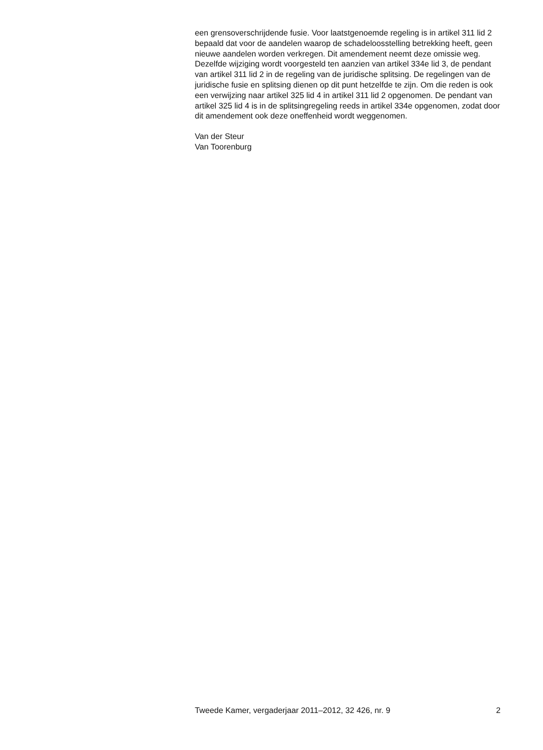een grensoverschrijdende fusie. Voor laatstgenoemde regeling is in artikel 311 lid 2 bepaald dat voor de aandelen waarop de schadeloosstelling betrekking heeft, geen nieuwe aandelen worden verkregen. Dit amendement neemt deze omissie weg. Dezelfde wijziging wordt voorgesteld ten aanzien van artikel 334e lid 3, de pendant van artikel 311 lid 2 in de regeling van de juridische splitsing. De regelingen van de juridische fusie en splitsing dienen op dit punt hetzelfde te zijn. Om die reden is ook een verwijzing naar artikel 325 lid 4 in artikel 311 lid 2 opgenomen. De pendant van artikel 325 lid 4 is in de splitsingregeling reeds in artikel 334e opgenomen, zodat door dit amendement ook deze oneffenheid wordt weggenomen.
Van der Steur
Van Toorenburg
Tweede Kamer, vergaderjaar 2011–2012, 32 426, nr. 9 2